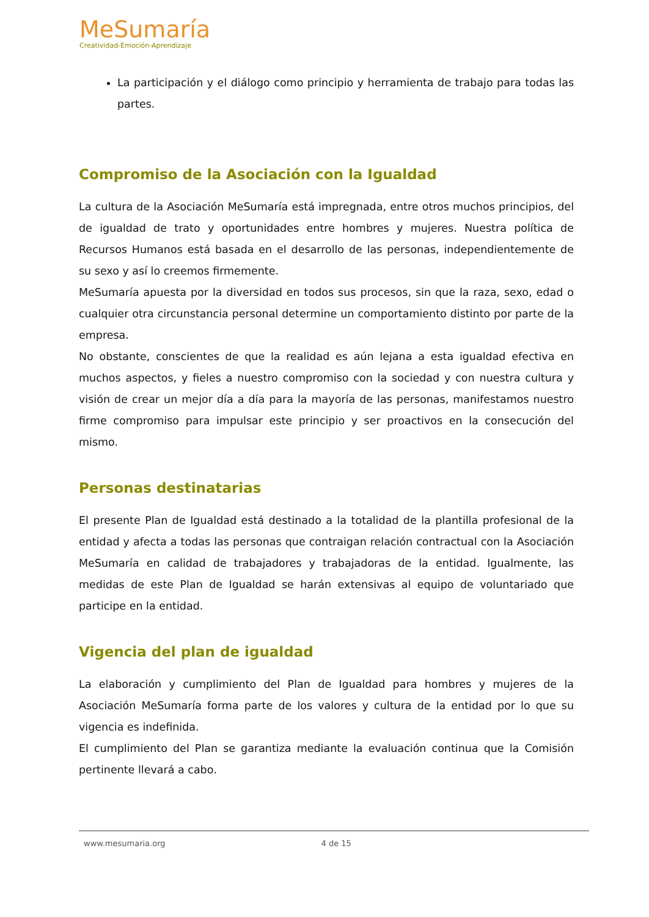MeSumaría
Creatividad-Emoción-Aprendizaje
La participación y el diálogo como principio y herramienta de trabajo para todas las partes.
Compromiso de la Asociación con la Igualdad
La cultura de la Asociación MeSumaría está impregnada, entre otros muchos principios, del de igualdad de trato y oportunidades entre hombres y mujeres. Nuestra política de Recursos Humanos está basada en el desarrollo de las personas, independientemente de su sexo y así lo creemos firmemente.
MeSumaría apuesta por la diversidad en todos sus procesos, sin que la raza, sexo, edad o cualquier otra circunstancia personal determine un comportamiento distinto por parte de la empresa.
No obstante, conscientes de que la realidad es aún lejana a esta igualdad efectiva en muchos aspectos, y fieles a nuestro compromiso con la sociedad y con nuestra cultura y visión de crear un mejor día a día para la mayoría de las personas, manifestamos nuestro firme compromiso para impulsar este principio y ser proactivos en la consecución del mismo.
Personas destinatarias
El presente Plan de Igualdad está destinado a la totalidad de la plantilla profesional de la entidad y afecta a todas las personas que contraigan relación contractual con la Asociación MeSumaría en calidad de trabajadores y trabajadoras de la entidad. Igualmente, las medidas de este Plan de Igualdad se harán extensivas al equipo de voluntariado que participe en la entidad.
Vigencia del plan de igualdad
La elaboración y cumplimiento del Plan de Igualdad para hombres y mujeres de la Asociación MeSumaría forma parte de los valores y cultura de la entidad por lo que su vigencia es indefinida.
El cumplimiento del Plan se garantiza mediante la evaluación continua que la Comisión pertinente llevará a cabo.
www.mesumaria.org 4 de 15